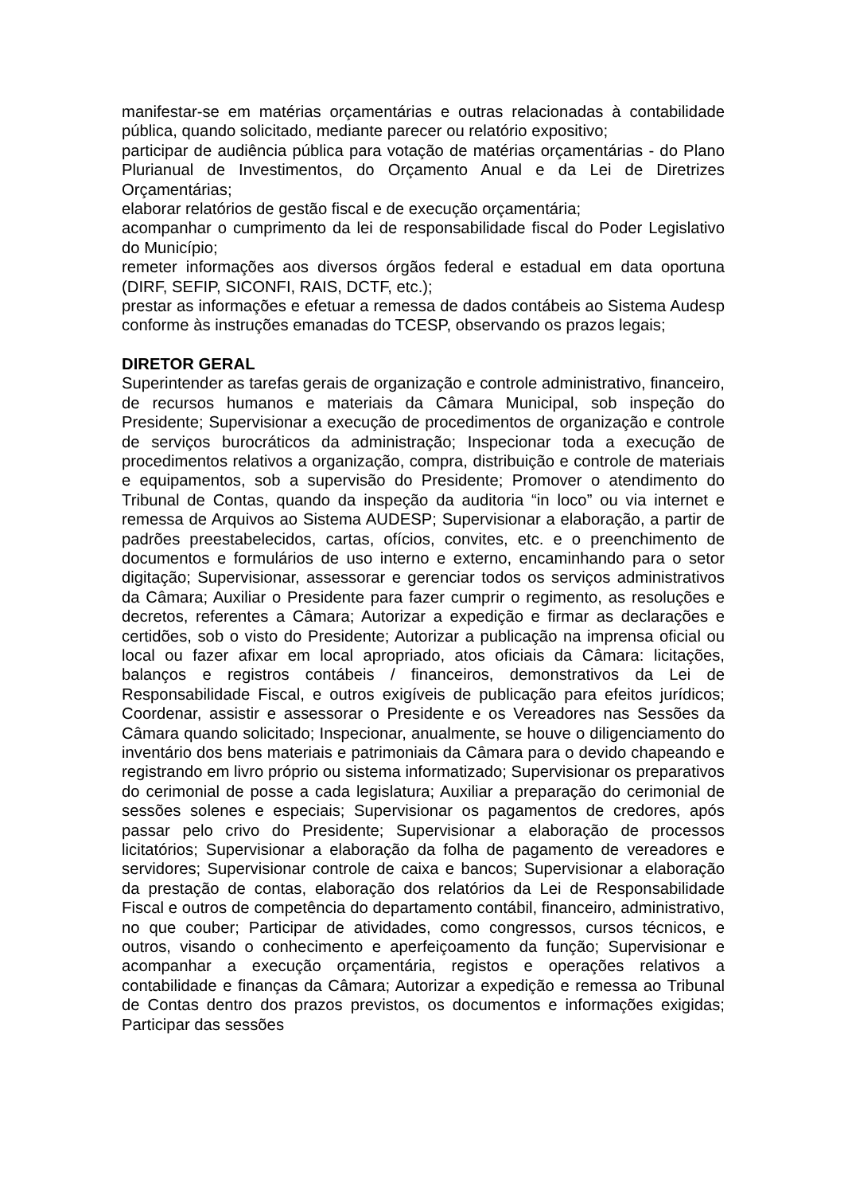manifestar-se em matérias orçamentárias e outras relacionadas à contabilidade pública, quando solicitado, mediante parecer ou relatório expositivo;
participar de audiência pública para votação de matérias orçamentárias - do Plano Plurianual de Investimentos, do Orçamento Anual e da Lei de Diretrizes Orçamentárias;
elaborar relatórios de gestão fiscal e de execução orçamentária;
acompanhar o cumprimento da lei de responsabilidade fiscal do Poder Legislativo do Município;
remeter informações aos diversos órgãos federal e estadual em data oportuna (DIRF, SEFIP, SICONFI, RAIS, DCTF, etc.);
prestar as informações e efetuar a remessa de dados contábeis ao Sistema Audesp conforme às instruções emanadas do TCESP, observando os prazos legais;
DIRETOR GERAL
Superintender as tarefas gerais de organização e controle administrativo, financeiro, de recursos humanos e materiais da Câmara Municipal, sob inspeção do Presidente; Supervisionar a execução de procedimentos de organização e controle de serviços burocráticos da administração; Inspecionar toda a execução de procedimentos relativos a organização, compra, distribuição e controle de materiais e equipamentos, sob a supervisão do Presidente; Promover o atendimento do Tribunal de Contas, quando da inspeção da auditoria “in loco” ou via internet e remessa de Arquivos ao Sistema AUDESP; Supervisionar a elaboração, a partir de padrões preestabelecidos, cartas, ofícios, convites, etc. e o preenchimento de documentos e formulários de uso interno e externo, encaminhando para o setor digitação; Supervisionar, assessorar e gerenciar todos os serviços administrativos da Câmara; Auxiliar o Presidente para fazer cumprir o regimento, as resoluções e decretos, referentes a Câmara; Autorizar a expedição e firmar as declarações e certidões, sob o visto do Presidente; Autorizar a publicação na imprensa oficial ou local ou fazer afixar em local apropriado, atos oficiais da Câmara: licitações, balanços e registros contábeis / financeiros, demonstrativos da Lei de Responsabilidade Fiscal, e outros exigíveis de publicação para efeitos jurídicos; Coordenar, assistir e assessorar o Presidente e os Vereadores nas Sessões da Câmara quando solicitado; Inspecionar, anualmente, se houve o diligenciamento do inventário dos bens materiais e patrimoniais da Câmara para o devido chapeando e registrando em livro próprio ou sistema informatizado; Supervisionar os preparativos do cerimonial de posse a cada legislatura; Auxiliar a preparação do cerimonial de sessões solenes e especiais; Supervisionar os pagamentos de credores, após passar pelo crivo do Presidente; Supervisionar a elaboração de processos licitatórios; Supervisionar a elaboração da folha de pagamento de vereadores e servidores; Supervisionar controle de caixa e bancos; Supervisionar a elaboração da prestação de contas, elaboração dos relatórios da Lei de Responsabilidade Fiscal e outros de competência do departamento contábil, financeiro, administrativo, no que couber; Participar de atividades, como congressos, cursos técnicos, e outros, visando o conhecimento e aperfeiçoamento da função; Supervisionar e acompanhar a execução orçamentária, registos e operações relativos a contabilidade e finanças da Câmara; Autorizar a expedição e remessa ao Tribunal de Contas dentro dos prazos previstos, os documentos e informações exigidas; Participar das sessões